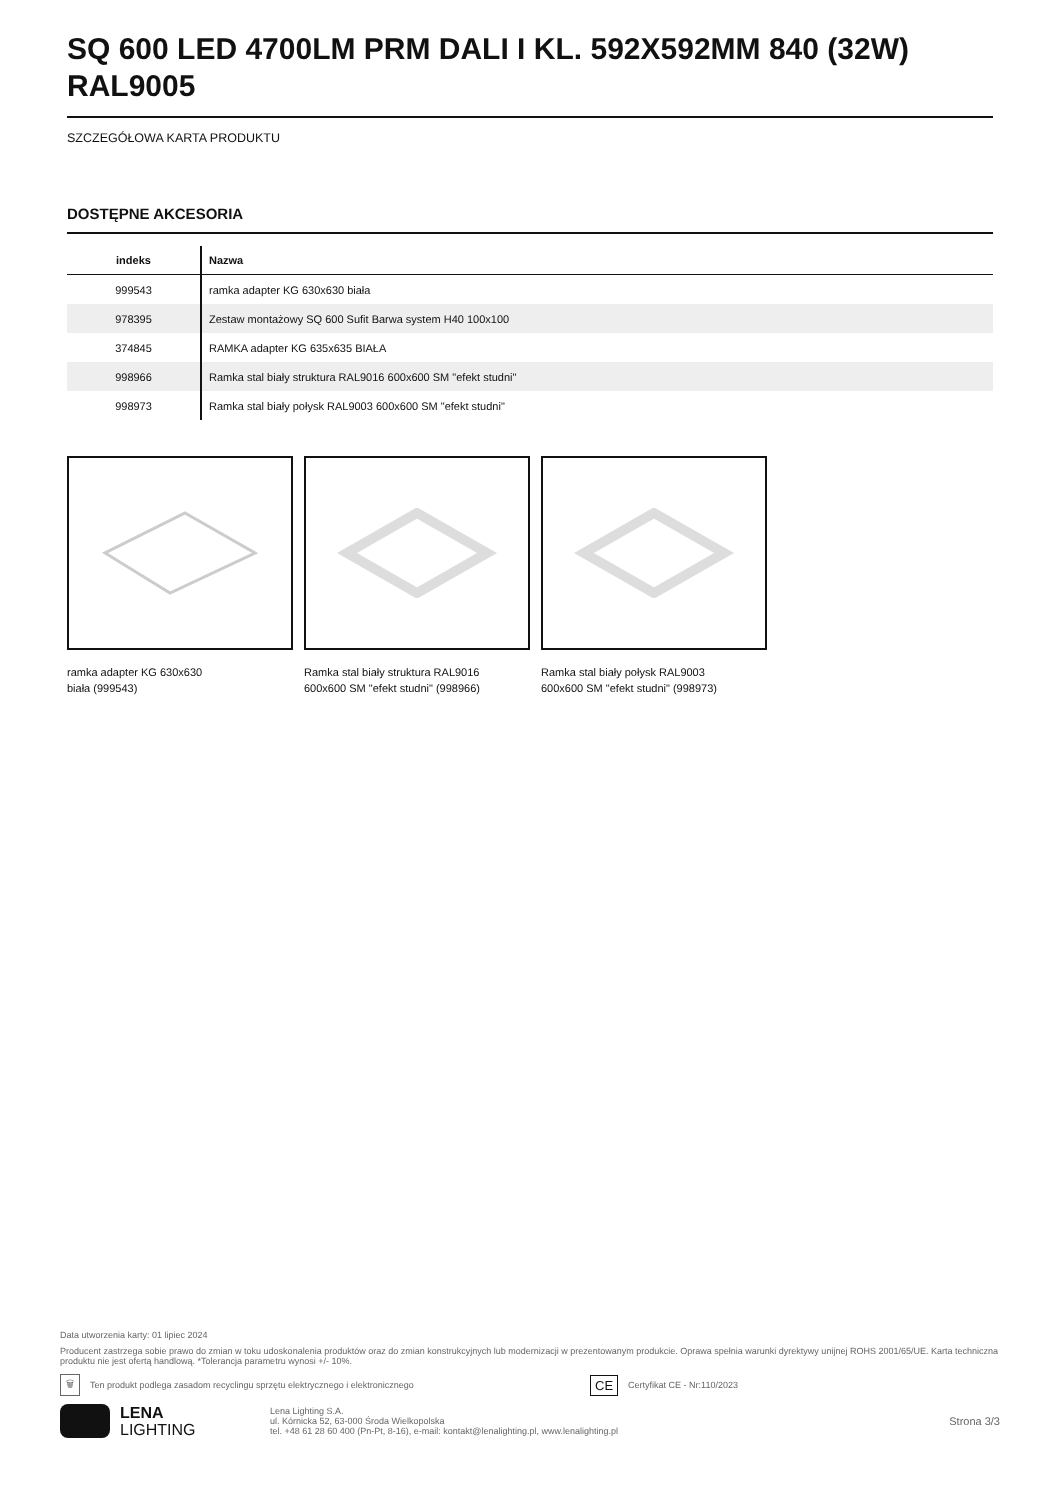SQ 600 LED 4700LM PRM DALI I KL. 592X592MM 840 (32W) RAL9005
SZCZEGÓŁOWA KARTA PRODUKTU
DOSTĘPNE AKCESORIA
| indeks | Nazwa |
| --- | --- |
| 999543 | ramka adapter KG 630x630 biała |
| 978395 | Zestaw montażowy SQ 600 Sufit Barwa system H40 100x100 |
| 374845 | RAMKA adapter KG 635x635 BIAŁA |
| 998966 | Ramka stal biały struktura RAL9016 600x600 SM "efekt studni" |
| 998973 | Ramka stal biały połysk RAL9003 600x600 SM "efekt studni" |
ramka adapter KG 630x630
biała (999543)
Ramka stal biały struktura RAL9016
600x600 SM "efekt studni" (998966)
Ramka stal biały połysk RAL9003
600x600 SM "efekt studni" (998973)
Data utworzenia karty: 01 lipiec 2024
Producent zastrzega sobie prawo do zmian w toku udoskonalenia produktów oraz do zmian konstrukcyjnych lub modernizacji w prezentowanym produkcie. Oprawa spełnia warunki dyrektywy unijnej ROHS 2001/65/UE. Karta techniczna produktu nie jest ofertą handlową. *Tolerancja parametru wynosi +/- 10%.
🗑 Ten produkt podlega zasadom recyclingu sprzętu elektrycznego i elektronicznego CE Certyfikat CE - Nr:110/2023
LENA
LIGHTING
Lena Lighting S.A.
ul. Kórnicka 52, 63-000 Środa Wielkopolska
tel. +48 61 28 60 400 (Pn-Pt, 8-16), e-mail: kontakt@lenalighting.pl, www.lenalighting.pl
Strona 3/3